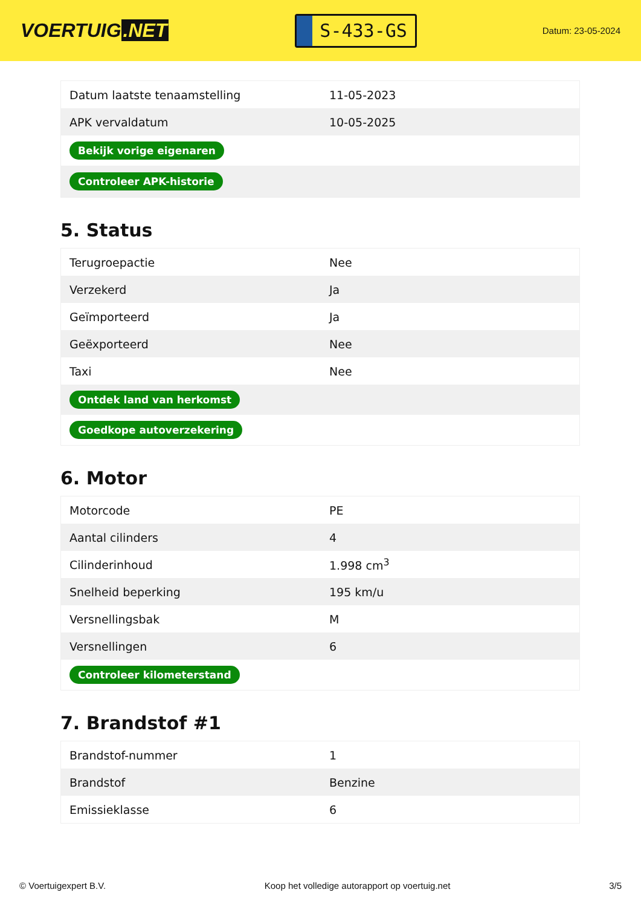VOERTUIG.NET
S-433-GS
Datum: 23-05-2024
| Datum laatste tenaamstelling | 11-05-2023 |
| APK vervaldatum | 10-05-2025 |
| Bekijk vorige eigenaren | |
| Controleer APK-historie | |
5. Status
| Terugroepactie | Nee |
| Verzekerd | Ja |
| Geïmporteerd | Ja |
| Geëxporteerd | Nee |
| Taxi | Nee |
| Ontdek land van herkomst | |
| Goedkope autoverzekering | |
6. Motor
| Motorcode | PE |
| Aantal cilinders | 4 |
| Cilinderinhoud | 1.998 cm<sup>3</sup> |
| Snelheid beperking | 195 km/u |
| Versnellingsbak | M |
| Versnellingen | 6 |
| Controleer kilometerstand | |
7. Brandstof #1
| Brandstof-nummer | 1 |
| Brandstof | Benzine |
| Emissieklasse | 6 |
© Voertuigexpert B.V. Koop het volledige autorapport op voertuig.net 3/5